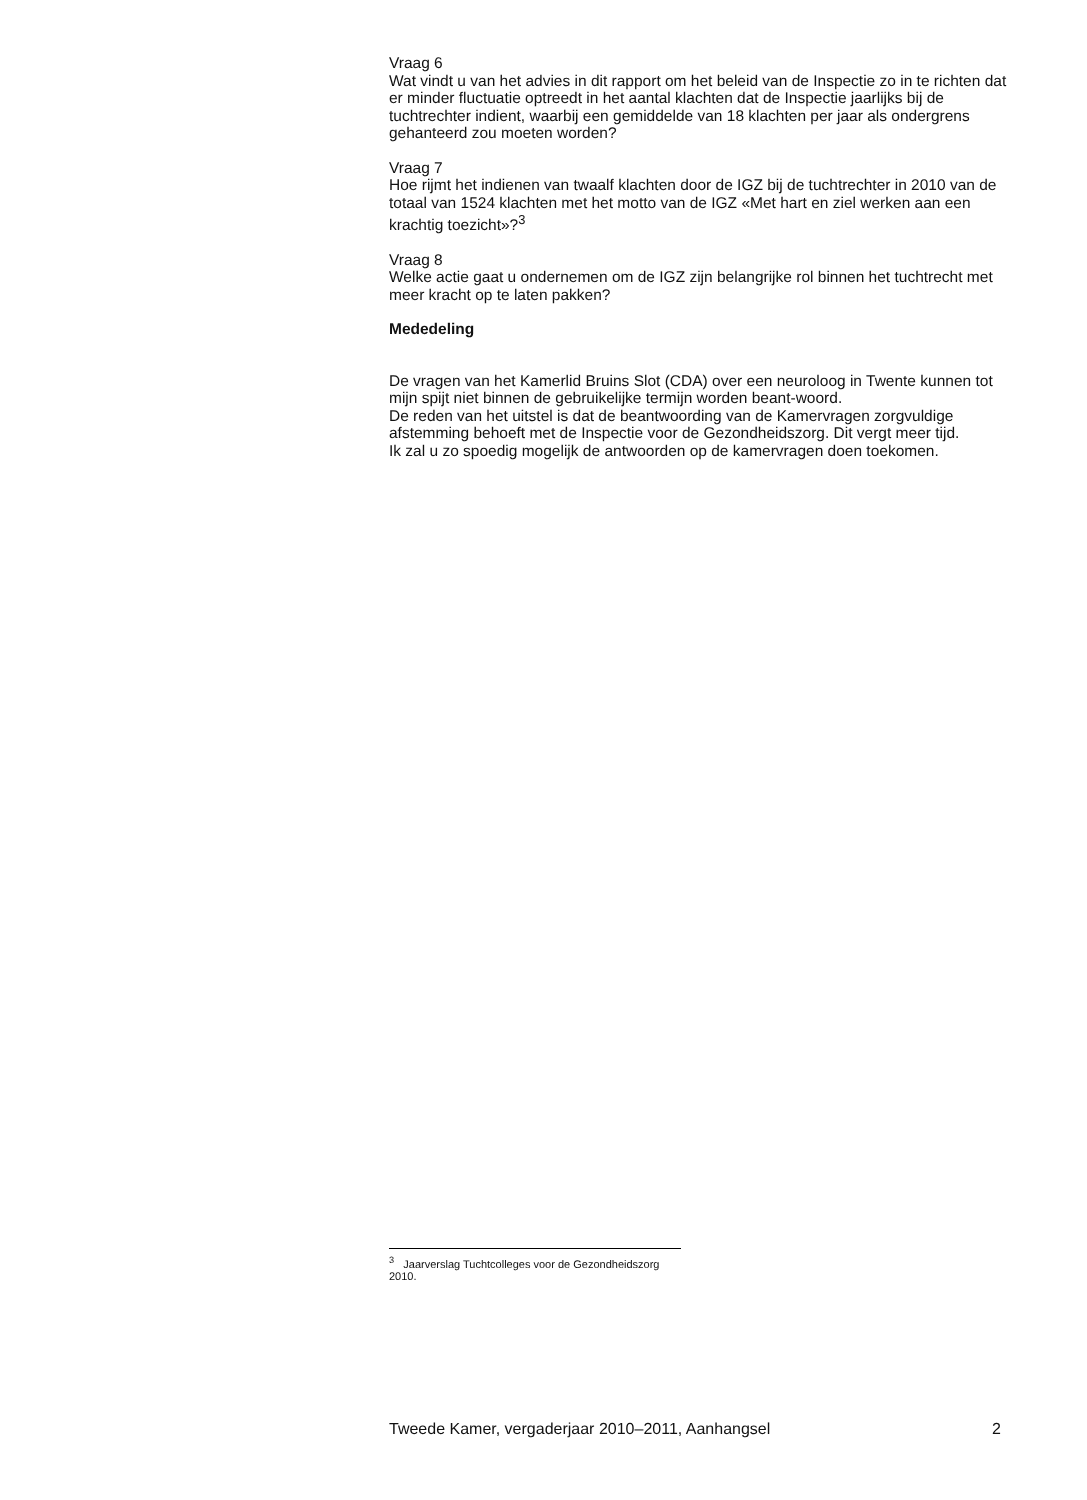Vraag 6
Wat vindt u van het advies in dit rapport om het beleid van de Inspectie zo in te richten dat er minder fluctuatie optreedt in het aantal klachten dat de Inspectie jaarlijks bij de tuchtrechter indient, waarbij een gemiddelde van 18 klachten per jaar als ondergrens gehanteerd zou moeten worden?
Vraag 7
Hoe rijmt het indienen van twaalf klachten door de IGZ bij de tuchtrechter in 2010 van de totaal van 1524 klachten met het motto van de IGZ «Met hart en ziel werken aan een krachtig toezicht»?<sup>3</sup>
Vraag 8
Welke actie gaat u ondernemen om de IGZ zijn belangrijke rol binnen het tuchtrecht met meer kracht op te laten pakken?
Mededeling
De vragen van het Kamerlid Bruins Slot (CDA) over een neuroloog in Twente kunnen tot mijn spijt niet binnen de gebruikelijke termijn worden beant-woord.
De reden van het uitstel is dat de beantwoording van de Kamervragen zorgvuldige afstemming behoeft met de Inspectie voor de Gezondheidszorg. Dit vergt meer tijd.
Ik zal u zo spoedig mogelijk de antwoorden op de kamervragen doen toekomen.
<sup>3</sup> Jaarverslag Tuchtcolleges voor de Gezondheidszorg 2010.
Tweede Kamer, vergaderjaar 2010–2011, Aanhangsel 2